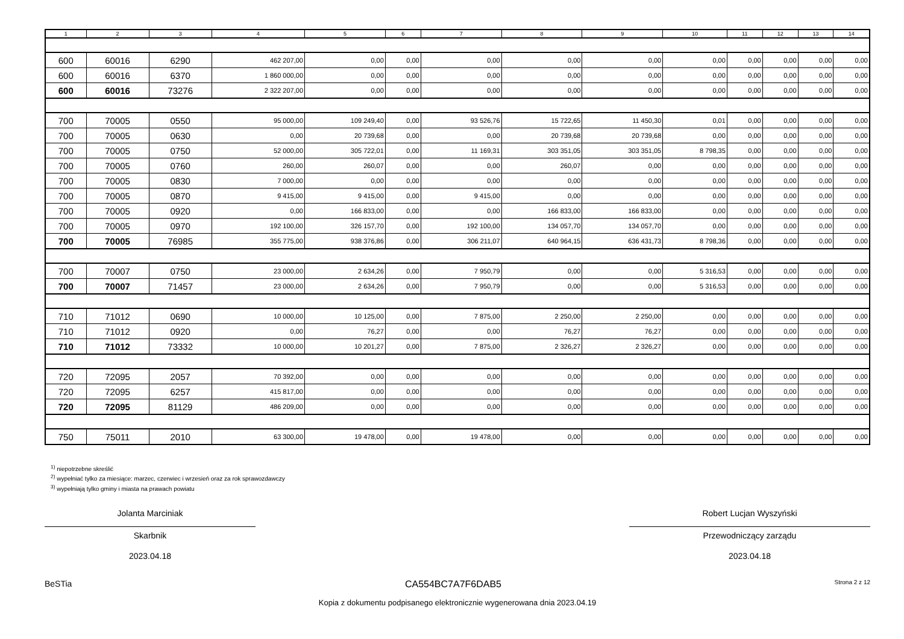| 1 | 2 | 3 | 4 | 5 | 6 | 7 | 8 | 9 | 10 | 11 | 12 | 13 | 14 |
| --- | --- | --- | --- | --- | --- | --- | --- | --- | --- | --- | --- | --- | --- |
| 600 | 60016 | 6290 | 462 207,00 | 0,00 | 0,00 | 0,00 | 0,00 | 0,00 | 0,00 | 0,00 | 0,00 | 0,00 | 0,00 |
| 600 | 60016 | 6370 | 1 860 000,00 | 0,00 | 0,00 | 0,00 | 0,00 | 0,00 | 0,00 | 0,00 | 0,00 | 0,00 | 0,00 |
| 600 | 60016 | 73276 | 2 322 207,00 | 0,00 | 0,00 | 0,00 | 0,00 | 0,00 | 0,00 | 0,00 | 0,00 | 0,00 | 0,00 |
| 700 | 70005 | 0550 | 95 000,00 | 109 249,40 | 0,00 | 93 526,76 | 15 722,65 | 11 450,30 | 0,01 | 0,00 | 0,00 | 0,00 | 0,00 |
| 700 | 70005 | 0630 | 0,00 | 20 739,68 | 0,00 | 0,00 | 20 739,68 | 20 739,68 | 0,00 | 0,00 | 0,00 | 0,00 | 0,00 |
| 700 | 70005 | 0750 | 52 000,00 | 305 722,01 | 0,00 | 11 169,31 | 303 351,05 | 303 351,05 | 8 798,35 | 0,00 | 0,00 | 0,00 | 0,00 |
| 700 | 70005 | 0760 | 260,00 | 260,07 | 0,00 | 0,00 | 260,07 | 0,00 | 0,00 | 0,00 | 0,00 | 0,00 | 0,00 |
| 700 | 70005 | 0830 | 7 000,00 | 0,00 | 0,00 | 0,00 | 0,00 | 0,00 | 0,00 | 0,00 | 0,00 | 0,00 | 0,00 |
| 700 | 70005 | 0870 | 9 415,00 | 9 415,00 | 0,00 | 9 415,00 | 0,00 | 0,00 | 0,00 | 0,00 | 0,00 | 0,00 | 0,00 |
| 700 | 70005 | 0920 | 0,00 | 166 833,00 | 0,00 | 0,00 | 166 833,00 | 166 833,00 | 0,00 | 0,00 | 0,00 | 0,00 | 0,00 |
| 700 | 70005 | 0970 | 192 100,00 | 326 157,70 | 0,00 | 192 100,00 | 134 057,70 | 134 057,70 | 0,00 | 0,00 | 0,00 | 0,00 | 0,00 |
| 700 | 70005 | 76985 | 355 775,00 | 938 376,86 | 0,00 | 306 211,07 | 640 964,15 | 636 431,73 | 8 798,36 | 0,00 | 0,00 | 0,00 | 0,00 |
| 700 | 70007 | 0750 | 23 000,00 | 2 634,26 | 0,00 | 7 950,79 | 0,00 | 0,00 | 5 316,53 | 0,00 | 0,00 | 0,00 | 0,00 |
| 700 | 70007 | 71457 | 23 000,00 | 2 634,26 | 0,00 | 7 950,79 | 0,00 | 0,00 | 5 316,53 | 0,00 | 0,00 | 0,00 | 0,00 |
| 710 | 71012 | 0690 | 10 000,00 | 10 125,00 | 0,00 | 7 875,00 | 2 250,00 | 2 250,00 | 0,00 | 0,00 | 0,00 | 0,00 | 0,00 |
| 710 | 71012 | 0920 | 0,00 | 76,27 | 0,00 | 0,00 | 76,27 | 76,27 | 0,00 | 0,00 | 0,00 | 0,00 | 0,00 |
| 710 | 71012 | 73332 | 10 000,00 | 10 201,27 | 0,00 | 7 875,00 | 2 326,27 | 2 326,27 | 0,00 | 0,00 | 0,00 | 0,00 | 0,00 |
| 720 | 72095 | 2057 | 70 392,00 | 0,00 | 0,00 | 0,00 | 0,00 | 0,00 | 0,00 | 0,00 | 0,00 | 0,00 | 0,00 |
| 720 | 72095 | 6257 | 415 817,00 | 0,00 | 0,00 | 0,00 | 0,00 | 0,00 | 0,00 | 0,00 | 0,00 | 0,00 | 0,00 |
| 720 | 72095 | 81129 | 486 209,00 | 0,00 | 0,00 | 0,00 | 0,00 | 0,00 | 0,00 | 0,00 | 0,00 | 0,00 | 0,00 |
| 750 | 75011 | 2010 | 63 300,00 | 19 478,00 | 0,00 | 19 478,00 | 0,00 | 0,00 | 0,00 | 0,00 | 0,00 | 0,00 | 0,00 |
<sup>1)</sup> niepotrzebne skreślić
<sup>2)</sup> wypełniać tylko za miesiące: marzec, czerwiec i wrzesień oraz za rok sprawozdawczy
<sup>3)</sup> wypełniają tylko gminy i miasta na prawach powiatu
Jolanta Marciniak
Skarbnik
2023.04.18
Robert Lucjan Wyszyński
Przewodniczący zarządu
2023.04.18
BeSTia CA554BC7A7F6DAB5 Strona 2 z 12
Kopia z dokumentu podpisanego elektronicznie wygenerowana dnia 2023.04.19